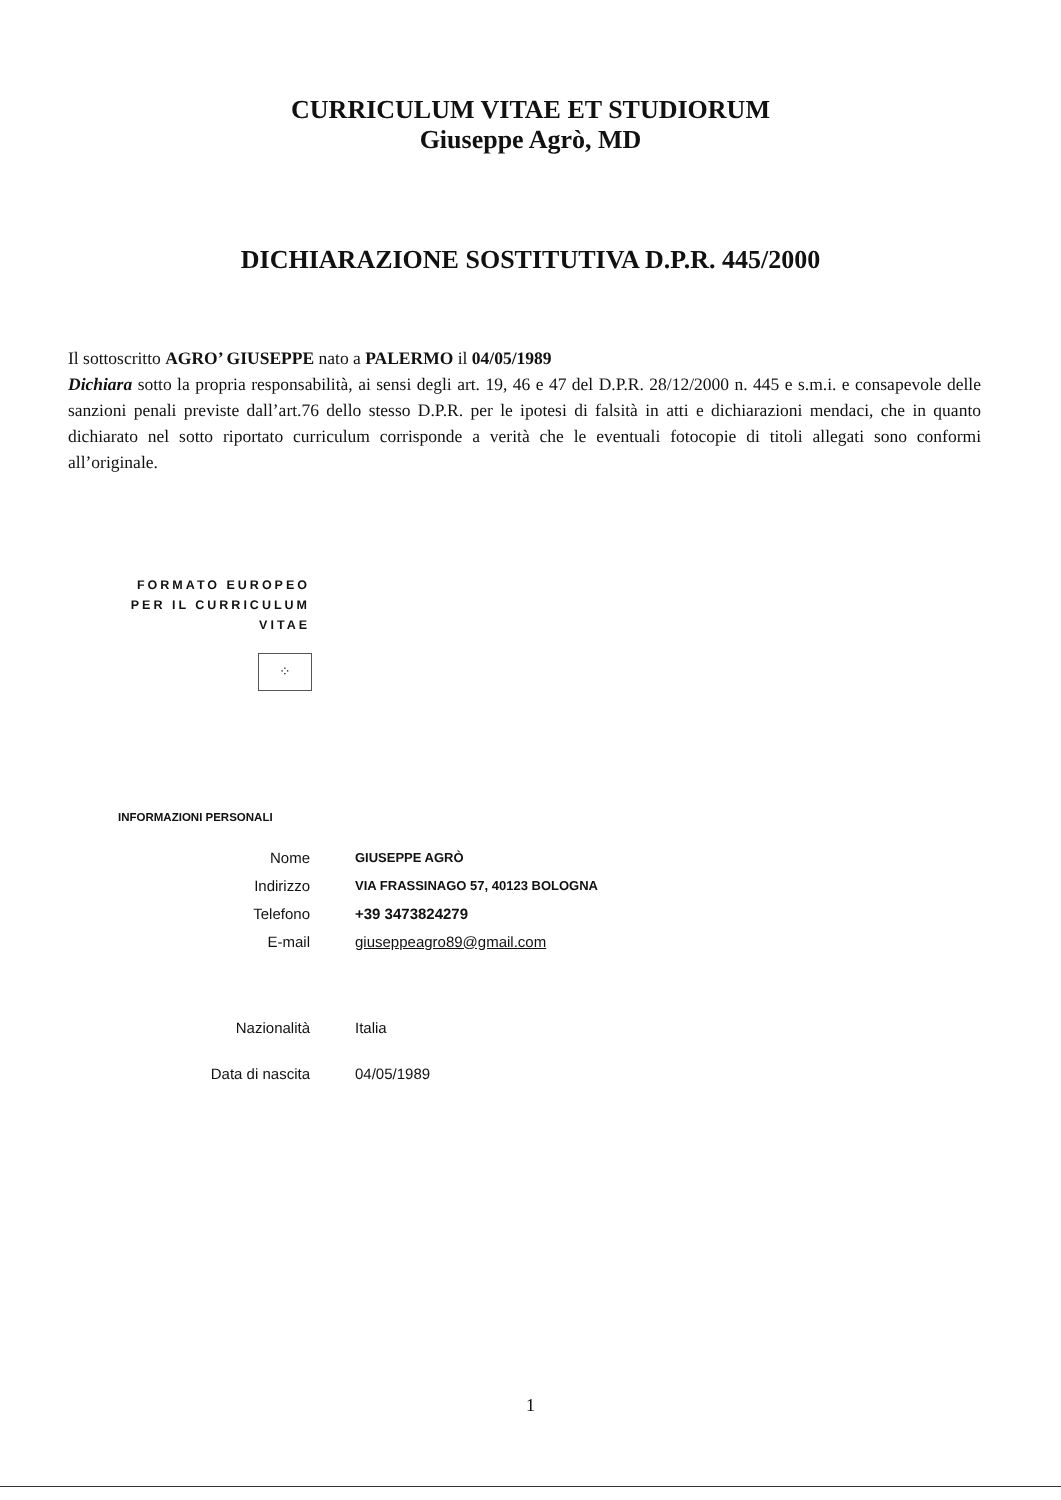CURRICULUM VITAE ET STUDIORUM
Giuseppe Agrò, MD
DICHIARAZIONE SOSTITUTIVA D.P.R. 445/2000
Il sottoscritto AGRO’ GIUSEPPE nato a PALERMO il 04/05/1989
Dichiara sotto la propria responsabilità, ai sensi degli art. 19, 46 e 47 del D.P.R. 28/12/2000 n. 445 e s.m.i. e consapevole delle sanzioni penali previste dall’art.76 dello stesso D.P.R. per le ipotesi di falsità in atti e dichiarazioni mendaci, che in quanto dichiarato nel sotto riportato curriculum corrisponde a verità che le eventuali fotocopie di titoli allegati sono conformi all’originale.
FORMATO EUROPEO
PER IL CURRICULUM
VITAE
⁘
INFORMAZIONI PERSONALI
| Nome | GIUSEPPE AGRÒ |
| Indirizzo | VIA FRASSINAGO 57, 40123 BOLOGNA |
| Telefono | +39 3473824279 |
| E-mail | giuseppeagro89@gmail.com |
| Nazionalità | Italia |
| Data di nascita | 04/05/1989 |
1